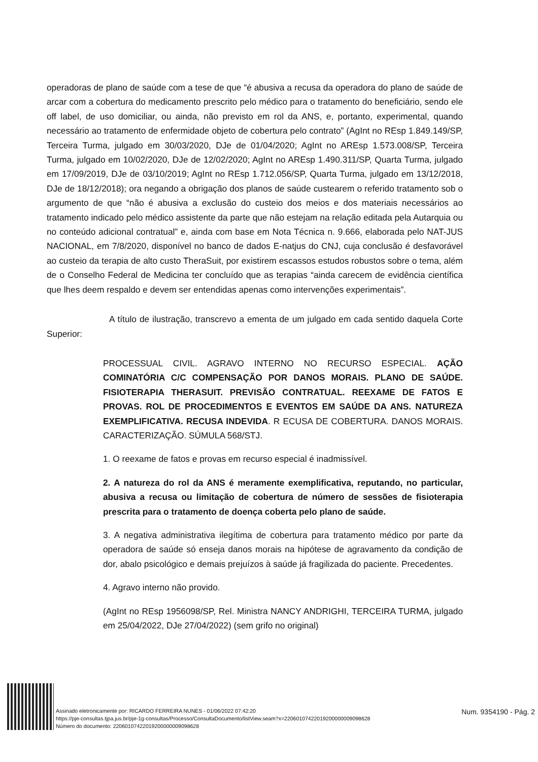operadoras de plano de saúde com a tese de que “é abusiva a recusa da operadora do plano de saúde de arcar com a cobertura do medicamento prescrito pelo médico para o tratamento do beneficiário, sendo ele off label, de uso domiciliar, ou ainda, não previsto em rol da ANS, e, portanto, experimental, quando necessário ao tratamento de enfermidade objeto de cobertura pelo contrato” (AgInt no REsp 1.849.149/SP, Terceira Turma, julgado em 30/03/2020, DJe de 01/04/2020; AgInt no AREsp 1.573.008/SP, Terceira Turma, julgado em 10/02/2020, DJe de 12/02/2020; AgInt no AREsp 1.490.311/SP, Quarta Turma, julgado em 17/09/2019, DJe de 03/10/2019; AgInt no REsp 1.712.056/SP, Quarta Turma, julgado em 13/12/2018, DJe de 18/12/2018); ora negando a obrigação dos planos de saúde custearem o referido tratamento sob o argumento de que “não é abusiva a exclusão do custeio dos meios e dos materiais necessários ao tratamento indicado pelo médico assistente da parte que não estejam na relação editada pela Autarquia ou no conteúdo adicional contratual” e, ainda com base em Nota Técnica n. 9.666, elaborada pelo NAT-JUS NACIONAL, em 7/8/2020, disponível no banco de dados E-natjus do CNJ, cuja conclusão é desfavorável ao custeio da terapia de alto custo TheraSuit, por existirem escassos estudos robustos sobre o tema, além de o Conselho Federal de Medicina ter concluído que as terapias “ainda carecem de evidência científica que lhes deem respaldo e devem ser entendidas apenas como intervenções experimentais”.
A título de ilustração, transcrevo a ementa de um julgado em cada sentido daquela Corte Superior:
PROCESSUAL CIVIL. AGRAVO INTERNO NO RECURSO ESPECIAL. AÇÃO COMINATÓRIA C/C COMPENSAÇÃO POR DANOS MORAIS. PLANO DE SAÚDE. FISIOTERAPIA THERASUIT. PREVISÃO CONTRATUAL. REEXAME DE FATOS E PROVAS. ROL DE PROCEDIMENTOS E EVENTOS EM SAÚDE DA ANS. NATUREZA EXEMPLIFICATIVA. RECUSA INDEVIDA. R ECUSA DE COBERTURA. DANOS MORAIS. CARACTERIZAÇÃO. SÚMULA 568/STJ.
1. O reexame de fatos e provas em recurso especial é inadmissível.
2. A natureza do rol da ANS é meramente exemplificativa, reputando, no particular, abusiva a recusa ou limitação de cobertura de número de sessões de fisioterapia prescrita para o tratamento de doença coberta pelo plano de saúde.
3. A negativa administrativa ilegítima de cobertura para tratamento médico por parte da operadora de saúde só enseja danos morais na hipótese de agravamento da condição de dor, abalo psicológico e demais prejuízos à saúde já fragilizada do paciente. Precedentes.
4. Agravo interno não provido.
(AgInt no REsp 1956098/SP, Rel. Ministra NANCY ANDRIGHI, TERCEIRA TURMA, julgado em 25/04/2022, DJe 27/04/2022) (sem grifo no original)
Assinado eletronicamente por: RICARDO FERREIRA NUNES - 01/06/2022 07:42:20
https://pje-consultas.tjpa.jus.br/pje-1g-consultas/Processo/ConsultaDocumento/listView.seam?x=22060107422019200000009098628
Número do documento: 22060107422019200000009098628
Num. 9354190 - Pág. 2